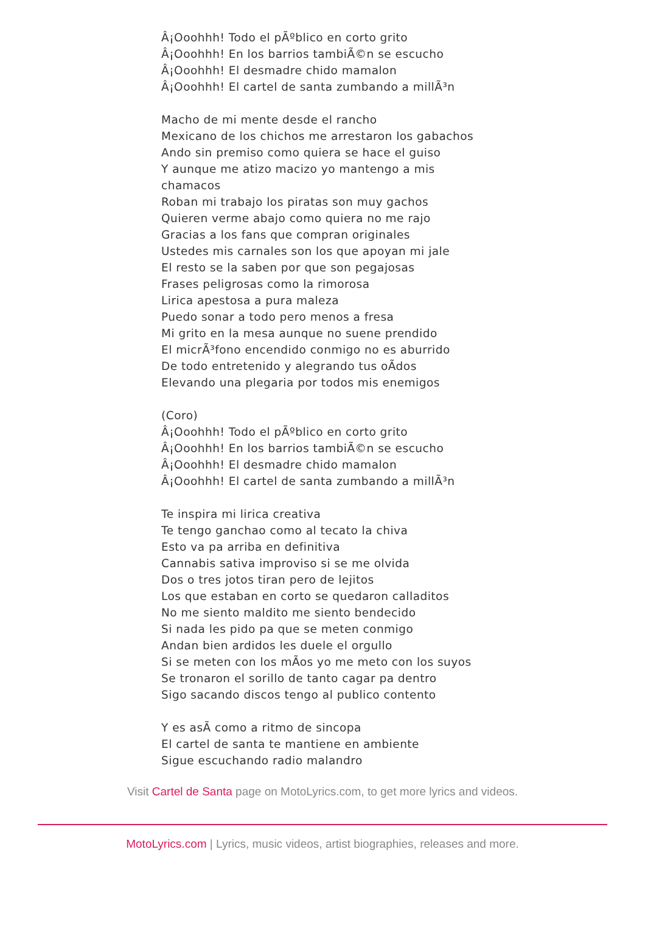Â¡Ooohhh! Todo el pÃºblico en corto grito
Â¡Ooohhh! En los barrios tambiÃ©n se escucho
Â¡Ooohhh! El desmadre chido mamalon
Â¡Ooohhh! El cartel de santa zumbando a millÃ³n
Macho de mi mente desde el rancho
Mexicano de los chichos me arrestaron los gabachos
Ando sin premiso como quiera se hace el guiso
Y aunque me atizo macizo yo mantengo a mis
chamacos
Roban mi trabajo los piratas son muy gachos
Quieren verme abajo como quiera no me rajo
Gracias a los fans que compran originales
Ustedes mis carnales son los que apoyan mi jale
El resto se la saben por que son pegajosas
Frases peligrosas como la rimorosa
Lirica apestosa a pura maleza
Puedo sonar a todo pero menos a fresa
Mi grito en la mesa aunque no suene prendido
El micrÃ³fono encendido conmigo no es aburrido
De todo entretenido y alegrando tus oÃdos
Elevando una plegaria por todos mis enemigos
(Coro)
Â¡Ooohhh! Todo el pÃºblico en corto grito
Â¡Ooohhh! En los barrios tambiÃ©n se escucho
Â¡Ooohhh! El desmadre chido mamalon
Â¡Ooohhh! El cartel de santa zumbando a millÃ³n
Te inspira mi lirica creativa
Te tengo ganchao como al tecato la chiva
Esto va pa arriba en definitiva
Cannabis sativa improviso si se me olvida
Dos o tres jotos tiran pero de lejitos
Los que estaban en corto se quedaron calladitos
No me siento maldito me siento bendecido
Si nada les pido pa que se meten conmigo
Andan bien ardidos les duele el orgullo
Si se meten con los mÃos yo me meto con los suyos
Se tronaron el sorillo de tanto cagar pa dentro
Sigo sacando discos tengo al publico contento
Y es asÃ como a ritmo de sincopa
El cartel de santa te mantiene en ambiente
Sigue escuchando radio malandro
Visit Cartel de Santa page on MotoLyrics.com, to get more lyrics and videos.
MotoLyrics.com | Lyrics, music videos, artist biographies, releases and more.